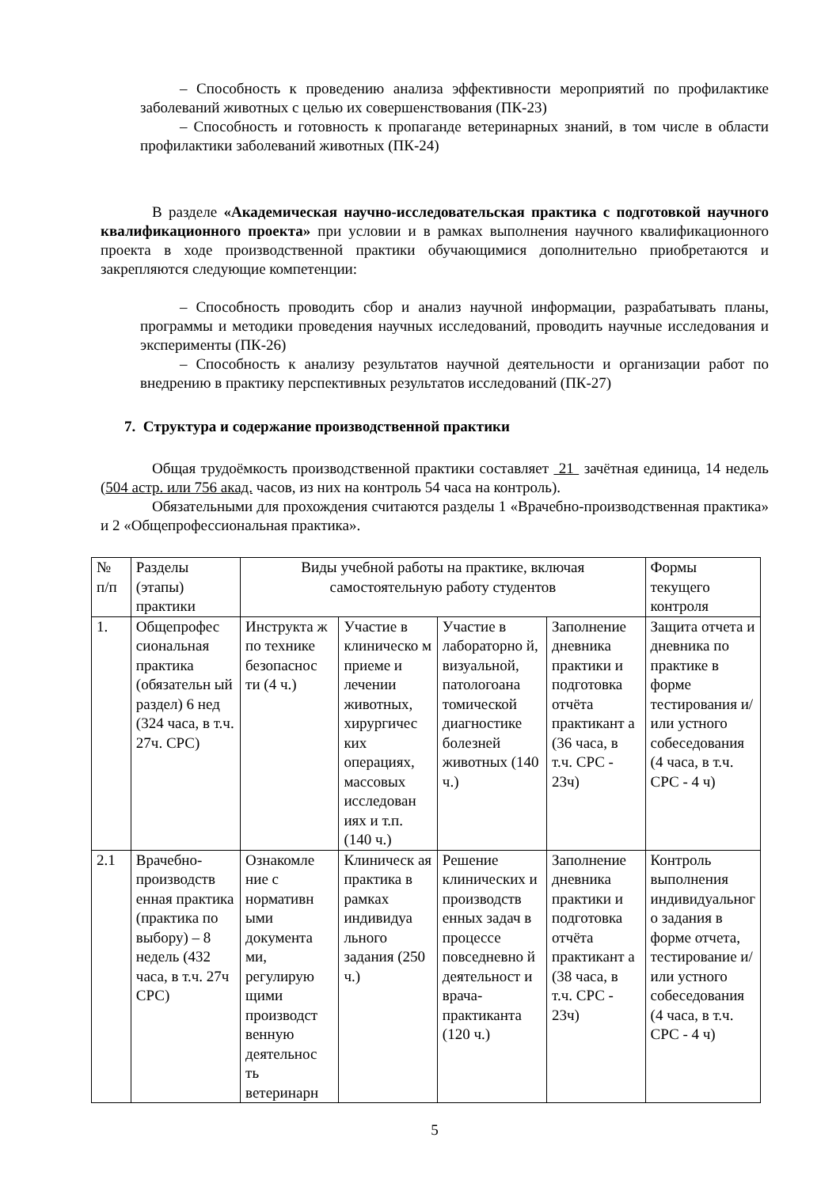– Способность к проведению анализа эффективности мероприятий по профилактике заболеваний животных с целью их совершенствования (ПК-23)
– Способность и готовность к пропаганде ветеринарных знаний, в том числе в области профилактики заболеваний животных (ПК-24)
В разделе «Академическая научно-исследовательская практика с подготовкой научного квалификационного проекта» при условии и в рамках выполнения научного квалификационного проекта в ходе производственной практики обучающимися дополнительно приобретаются и закрепляются следующие компетенции:
– Способность проводить сбор и анализ научной информации, разрабатывать планы, программы и методики проведения научных исследований, проводить научные исследования и эксперименты (ПК-26)
– Способность к анализу результатов научной деятельности и организации работ по внедрению в практику перспективных результатов исследований (ПК-27)
7. Структура и содержание производственной практики
Общая трудоёмкость производственной практики составляет 21 зачётная единица, 14 недель (504 астр. или 756 акад. часов, из них на контроль 54 часа на контроль).
Обязательными для прохождения считаются разделы 1 «Врачебно-производственная практика» и 2 «Общепрофессиональная практика».
| № п/п | Разделы (этапы) практики | Виды учебной работы на практике, включая самостоятельную работу студентов | | | | Формы текущего контроля |
| 1. | Общепрофес сиональная практика (обязательн ый раздел) 6 нед (324 часа, в т.ч. 27ч. СРС) | Инструкта ж по технике безопаснос ти (4 ч.) | Участие в клиническо м приеме и лечении животных, хирургичес ких операциях, массовых исследован иях и т.п. (140 ч.) | Участие в лабораторно й, визуальной, патологоана томической диагностике болезней животных (140 ч.) | Заполнение дневника практики и подготовка отчёта практикант а (36 часа, в т.ч. СРС - 23ч) | Защита отчета и дневника по практике в форме тестирования и/или устного собеседования (4 часа, в т.ч. СРС - 4 ч) |
| 2.1 | Врачебно-производств енная практика (практика по выбору) – 8 недель (432 часа, в т.ч. 27ч СРС) | Ознакомле ние с нормативн ыми документа ми, регулирую щими производст венную деятельнос ть ветеринарн | Клиническ ая практика в рамках индивидуа льного задания (250 ч.) | Решение клинических и производств енных задач в процессе повседневно й деятельност и врача-практиканта (120 ч.) | Заполнение дневника практики и подготовка отчёта практикант а (38 часа, в т.ч. СРС - 23ч) | Контроль выполнения индивидуальног о задания в форме отчета, тестирование и/или устного собеседования (4 часа, в т.ч. СРС - 4 ч) |
5